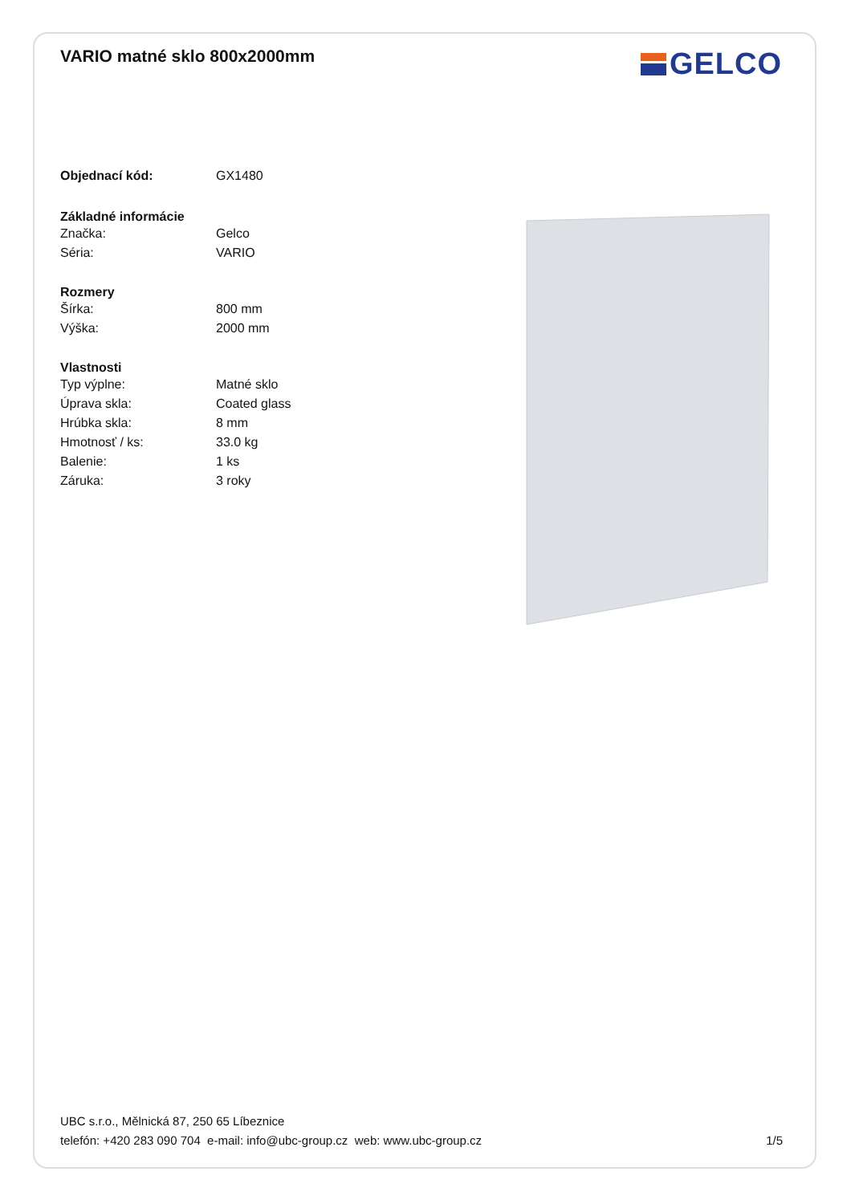VARIO matné sklo 800x2000mm
| Objednací kód: | GX1480 |
| Základné informácie | |
| --- | --- |
| Značka: | Gelco |
| Séria: | VARIO |
| Rozmery | |
| Šírka: | 800 mm |
| Výška: | 2000 mm |
| Vlastnosti | |
| Typ výplne: | Matné sklo |
| Úprava skla: | Coated glass |
| Hrúbka skla: | 8 mm |
| Hmotnosť / ks: | 33.0 kg |
| Balenie: | 1 ks |
| Záruka: | 3 roky |
GELCO
UBC s.r.o., Mělnická 87, 250 65 Líbeznice
telefón: +420 283 090 704 e-mail: info@ubc-group.cz web: www.ubc-group.cz
1/5